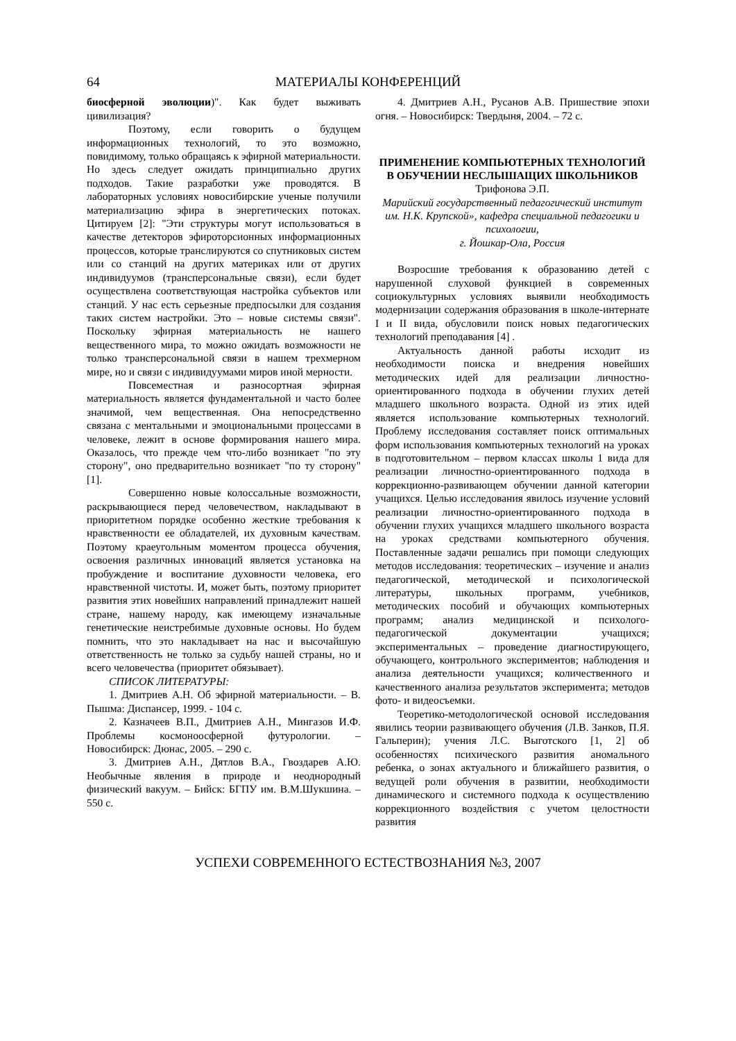64 МАТЕРИАЛЫ КОНФЕРЕНЦИЙ
биосферной эволюции)". Как будет выживать цивилизация?
Поэтому, если говорить о будущем информационных технологий, то это возможно, повидимому, только обращаясь к эфирной материальности. Но здесь следует ожидать принципиально других подходов. Такие разработки уже проводятся. В лабораторных условиях новосибирские ученые получили материализацию эфира в энергетических потоках. Цитируем [2]: "Эти структуры могут использоваться в качестве детекторов эфироторсионных информационных процессов, которые транслируются со спутниковых систем или со станций на других материках или от других индивидуумов (трансперсональные связи), если будет осуществлена соответствующая настройка субъектов или станций. У нас есть серьезные предпосылки для создания таких систем настройки. Это – новые системы связи". Поскольку эфирная материальность не нашего вещественного мира, то можно ожидать возможности не только трансперсональной связи в нашем трехмерном мире, но и связи с индивидуумами миров иной мерности.
Повсеместная и разносортная эфирная материальность является фундаментальной и часто более значимой, чем вещественная. Она непосредственно связана с ментальными и эмоциональными процессами в человеке, лежит в основе формирования нашего мира. Оказалось, что прежде чем что-либо возникает "по эту сторону", оно предварительно возникает "по ту сторону" [1].
Совершенно новые колоссальные возможности, раскрывающиеся перед человечеством, накладывают в приоритетном порядке особенно жесткие требования к нравственности ее обладателей, их духовным качествам. Поэтому краеугольным моментом процесса обучения, освоения различных инноваций является установка на пробуждение и воспитание духовности человека, его нравственной чистоты. И, может быть, поэтому приоритет развития этих новейших направлений принадлежит нашей стране, нашему народу, как имеющему изначальные генетические неистребимые духовные основы. Но будем помнить, что это накладывает на нас и высочайшую ответственность не только за судьбу нашей страны, но и всего человечества (приоритет обязывает).
СПИСОК ЛИТЕРАТУРЫ:
1. Дмитриев А.Н. Об эфирной материальности. – В. Пышма: Диспансер, 1999. - 104 с.
2. Казначеев В.П., Дмитриев А.Н., Мингазов И.Ф. Проблемы космоноосферной футурологии. – Новосибирск: Дюнас, 2005. – 290 с.
3. Дмитриев А.Н., Дятлов В.А., Гвоздарев А.Ю. Необычные явления в природе и неоднородный физический вакуум. – Бийск: БГПУ им. В.М.Шукшина. – 550 с.
4. Дмитриев А.Н., Русанов А.В. Пришествие эпохи огня. – Новосибирск: Твердыня, 2004. – 72 с.
ПРИМЕНЕНИЕ КОМПЬЮТЕРНЫХ ТЕХНОЛОГИЙ
В ОБУЧЕНИИ НЕСЛЫШАЩИХ ШКОЛЬНИКОВ
Трифонова Э.П.
Марийский государственный педагогический институт им. Н.К. Крупской», кафедра специальной педагогики и психологии,
г. Йошкар-Ола, Россия
Возросшие требования к образованию детей с нарушенной слуховой функцией в современных социокультурных условиях выявили необходимость модернизации содержания образования в школе-интернате I и II вида, обусловили поиск новых педагогических технологий преподавания [4] .
Актуальность данной работы исходит из необходимости поиска и внедрения новейших методических идей для реализации личностно-ориентированного подхода в обучении глухих детей младшего школьного возраста. Одной из этих идей является использование компьютерных технологий. Проблему исследования составляет поиск оптимальных форм использования компьютерных технологий на уроках в подготовительном – первом классах школы 1 вида для реализации личностно-ориентированного подхода в коррекционно-развивающем обучении данной категории учащихся. Целью исследования явилось изучение условий реализации личностно-ориентированного подхода в обучении глухих учащихся младшего школьного возраста на уроках средствами компьютерного обучения. Поставленные задачи решались при помощи следующих методов исследования: теоретических – изучение и анализ педагогической, методической и психологической литературы, школьных программ, учебников, методических пособий и обучающих компьютерных программ; анализ медицинской и психолого-педагогической документации учащихся; экспериментальных – проведение диагностирующего, обучающего, контрольного экспериментов; наблюдения и анализа деятельности учащихся; количественного и качественного анализа результатов эксперимента; методов фото- и видеосъемки.
Теоретико-методологической основой исследования явились теории развивающего обучения (Л.В. Занков, П.Я. Гальперин); учения Л.С. Выготского [1, 2] об особенностях психического развития аномального ребенка, о зонах актуального и ближайшего развития, о ведущей роли обучения в развитии, необходимости динамического и системного подхода к осуществлению коррекционного воздействия с учетом целостности развития
УСПЕХИ СОВРЕМЕННОГО ЕСТЕСТВОЗНАНИЯ №3, 2007